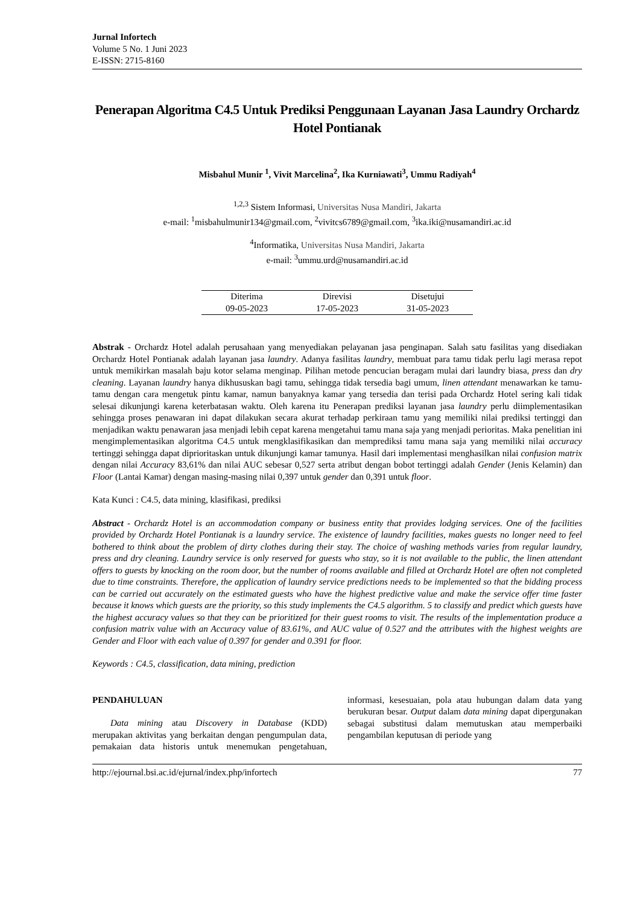Jurnal Infortech
Volume 5 No. 1 Juni 2023
E-ISSN: 2715-8160
Penerapan Algoritma C4.5 Untuk Prediksi Penggunaan Layanan Jasa Laundry Orchardz Hotel Pontianak
Misbahul Munir <sup>1</sup>, Vivit Marcelina<sup>2</sup>, Ika Kurniawati<sup>3</sup>, Ummu Radiyah<sup>4</sup>
<sup>1,2,3</sup> Sistem Informasi, Universitas Nusa Mandiri, Jakarta
e-mail: <sup>1</sup>misbahulmunir134@gmail.com, <sup>2</sup>vivitcs6789@gmail.com, <sup>3</sup>ika.iki@nusamandiri.ac.id
<sup>4</sup> Informatika, Universitas Nusa Mandiri, Jakarta
e-mail: <sup>3</sup>ummu.urd@nusamandiri.ac.id
| Diterima | Direvisi | Disetujui |
| --- | --- | --- |
| 09-05-2023 | 17-05-2023 | 31-05-2023 |
Abstrak - Orchardz Hotel adalah perusahaan yang menyediakan pelayanan jasa penginapan. Salah satu fasilitas yang disediakan Orchardz Hotel Pontianak adalah layanan jasa laundry. Adanya fasilitas laundry, membuat para tamu tidak perlu lagi merasa repot untuk memikirkan masalah baju kotor selama menginap. Pilihan metode pencucian beragam mulai dari laundry biasa, press dan dry cleaning. Layanan laundry hanya dikhususkan bagi tamu, sehingga tidak tersedia bagi umum, linen attendant menawarkan ke tamu-tamu dengan cara mengetuk pintu kamar, namun banyaknya kamar yang tersedia dan terisi pada Orchardz Hotel sering kali tidak selesai dikunjungi karena keterbatasan waktu. Oleh karena itu Penerapan prediksi layanan jasa laundry perlu diimplementasikan sehingga proses penawaran ini dapat dilakukan secara akurat terhadap perkiraan tamu yang memiliki nilai prediksi tertinggi dan menjadikan waktu penawaran jasa menjadi lebih cepat karena mengetahui tamu mana saja yang menjadi perioritas. Maka penelitian ini mengimplementasikan algoritma C4.5 untuk mengklasifikasikan dan memprediksi tamu mana saja yang memiliki nilai accuracy tertinggi sehingga dapat diprioritaskan untuk dikunjungi kamar tamunya. Hasil dari implementasi menghasilkan nilai confusion matrix dengan nilai Accuracy 83,61% dan nilai AUC sebesar 0,527 serta atribut dengan bobot tertinggi adalah Gender (Jenis Kelamin) dan Floor (Lantai Kamar) dengan masing-masing nilai 0,397 untuk gender dan 0,391 untuk floor.
Kata Kunci : C4.5, data mining, klasifikasi, prediksi
Abstract - Orchardz Hotel is an accommodation company or business entity that provides lodging services. One of the facilities provided by Orchardz Hotel Pontianak is a laundry service. The existence of laundry facilities, makes guests no longer need to feel bothered to think about the problem of dirty clothes during their stay. The choice of washing methods varies from regular laundry, press and dry cleaning. Laundry service is only reserved for guests who stay, so it is not available to the public, the linen attendant offers to guests by knocking on the room door, but the number of rooms available and filled at Orchardz Hotel are often not completed due to time constraints. Therefore, the application of laundry service predictions needs to be implemented so that the bidding process can be carried out accurately on the estimated guests who have the highest predictive value and make the service offer time faster because it knows which guests are the priority, so this study implements the C4.5 algorithm. 5 to classify and predict which guests have the highest accuracy values so that they can be prioritized for their guest rooms to visit. The results of the implementation produce a confusion matrix value with an Accuracy value of 83.61%, and AUC value of 0.527 and the attributes with the highest weights are Gender and Floor with each value of 0.397 for gender and 0.391 for floor.
Keywords : C4.5, classification, data mining, prediction
PENDAHULUAN
Data mining atau Discovery in Database (KDD) merupakan aktivitas yang berkaitan dengan pengumpulan data, pemakaian data historis untuk menemukan pengetahuan, informasi, kesesuaian, pola atau hubungan dalam data yang berukuran besar. Output dalam data mining dapat dipergunakan sebagai substitusi dalam memutuskan atau memperbaiki pengambilan keputusan di periode yang
http://ejournal.bsi.ac.id/ejurnal/index.php/infortech 77